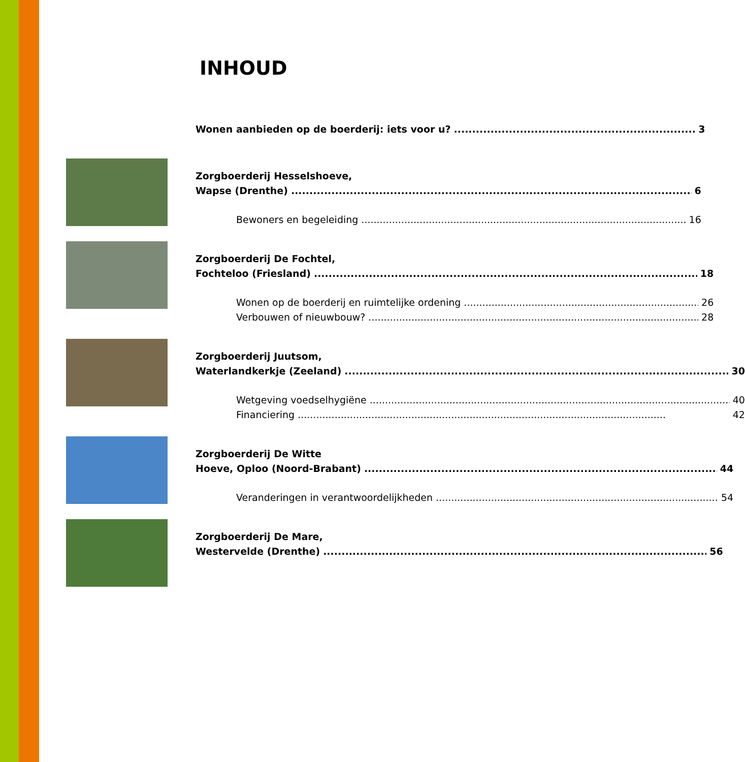INHOUD
Wonen aanbieden op de boerderij: iets voor u? 3
Zorgboerderij Hesselshoeve,
Wapse (Drenthe) 6
Bewoners en begeleiding 16
Zorgboerderij De Fochtel,
Fochteloo (Friesland) 18
Wonen op de boerderij en ruimtelijke ordening 26
Verbouwen of nieuwbouw? 28
Zorgboerderij Juutsom,
Waterlandkerkje (Zeeland) 30
Wetgeving voedselhygiëne 40
Financiering 42
Zorgboerderij De Witte
Hoeve, Oploo (Noord-Brabant) 44
Veranderingen in verantwoordelijkheden 54
Zorgboerderij De Mare,
Westervelde (Drenthe) 56